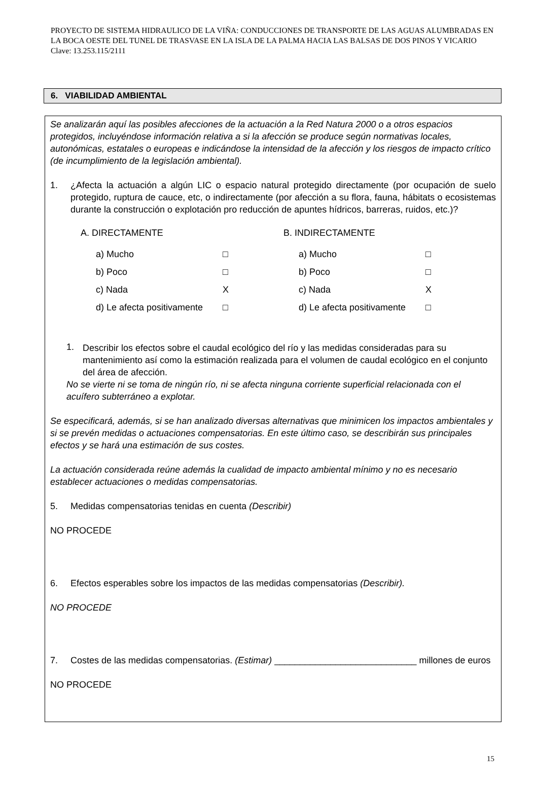PROYECTO DE SISTEMA HIDRAULICO DE LA VIÑA: CONDUCCIONES DE TRANSPORTE DE LAS AGUAS ALUMBRADAS EN LA BOCA OESTE DEL TUNEL DE TRASVASE EN LA ISLA DE LA PALMA HACIA LAS BALSAS DE DOS PINOS Y VICARIO Clave: 13.253.115/2111
6. VIABILIDAD AMBIENTAL
Se analizarán aquí las posibles afecciones de la actuación a la Red Natura 2000 o a otros espacios protegidos, incluyéndose información relativa a si la afección se produce según normativas locales, autonómicas, estatales o europeas e indicándose la intensidad de la afección y los riesgos de impacto crítico (de incumplimiento de la legislación ambiental).
1. ¿Afecta la actuación a algún LIC o espacio natural protegido directamente (por ocupación de suelo protegido, ruptura de cauce, etc, o indirectamente (por afección a su flora, fauna, hábitats o ecosistemas durante la construcción o explotación pro reducción de apuntes hídricos, barreras, ruidos, etc.)?
A. DIRECTAMENTE
a) Mucho □
b) Poco □
c) Nada X
d) Le afecta positivamente □
B. INDIRECTAMENTE
a) Mucho □
b) Poco □
c) Nada X
d) Le afecta positivamente □
1. Describir los efectos sobre el caudal ecológico del río y las medidas consideradas para su mantenimiento así como la estimación realizada para el volumen de caudal ecológico en el conjunto del área de afección.
No se vierte ni se toma de ningún río, ni se afecta ninguna corriente superficial relacionada con el acuífero subterráneo a explotar.
Se especificará, además, si se han analizado diversas alternativas que minimicen los impactos ambientales y si se prevén medidas o actuaciones compensatorias. En este último caso, se describirán sus principales efectos y se hará una estimación de sus costes.
La actuación considerada reúne además la cualidad de impacto ambiental mínimo y no es necesario establecer actuaciones o medidas compensatorias.
5. Medidas compensatorias tenidas en cuenta (Describir)
NO PROCEDE
6. Efectos esperables sobre los impactos de las medidas compensatorias (Describir).
NO PROCEDE
7. Costes de las medidas compensatorias. (Estimar) ____________________________ millones de euros
NO PROCEDE
15